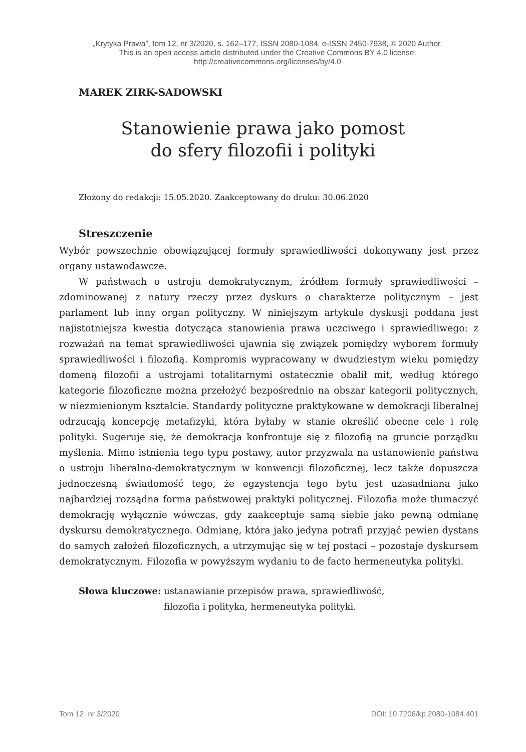„Krytyka Prawa”, tom 12, nr 3/2020, s. 162–177, ISSN 2080-1084, e-ISSN 2450-7938, © 2020 Author.
This is an open access article distributed under the Creative Commons BY 4.0 license:
http://creativecommons.org/licenses/by/4.0
MAREK ZIRK-SADOWSKI
Stanowienie prawa jako pomost
do sfery filozofii i polityki
Złożony do redakcji: 15.05.2020. Zaakceptowany do druku: 30.06.2020
Streszczenie
Wybór powszechnie obowiązującej formuły sprawiedliwości dokonywany jest przez organy ustawodawcze.
W państwach o ustroju demokratycznym, źródłem formuły sprawiedliwości – zdominowanej z natury rzeczy przez dyskurs o charakterze politycznym – jest parlament lub inny organ polityczny. W niniejszym artykule dyskusji poddana jest najistotniejsza kwestia dotycząca stanowienia prawa uczciwego i sprawiedliwego: z rozważań na temat sprawiedliwości ujawnia się związek pomiędzy wyborem formuły sprawiedliwości i filozofią. Kompromis wypracowany w dwudziestym wieku pomiędzy domeną filozofii a ustrojami totalitarnymi ostatecznie obalił mit, według którego kategorie filozoficzne można przełożyć bezpośrednio na obszar kategorii politycznych, w niezmienionym kształcie. Standardy polityczne praktykowane w demokracji liberalnej odrzucają koncepcję metafizyki, która byłaby w stanie określić obecne cele i rolę polityki. Sugeruje się, że demokracja konfrontuje się z filozofią na gruncie porządku myślenia. Mimo istnienia tego typu postawy, autor przyzwala na ustanowienie państwa o ustroju liberalno-demokratycznym w konwencji filozoficznej, lecz także dopuszcza jednoczesną świadomość tego, że egzystencja tego bytu jest uzasadniana jako najbardziej rozsądna forma państwowej praktyki politycznej. Filozofia może tłumaczyć demokrację wyłącznie wówczas, gdy zaakceptuje samą siebie jako pewną odmianę dyskursu demokratycznego. Odmianę, która jako jedyna potrafi przyjąć pewien dystans do samych założeń filozoficznych, a utrzymując się w tej postaci – pozostaje dyskursem demokratycznym. Filozofia w powyższym wydaniu to de facto hermeneutyka polityki.
Słowa kluczowe: ustanawianie przepisów prawa, sprawiedliwość,
filozofia i polityka, hermeneutyka polityki.
Tom 12, nr 3/2020 DOI: 10.7206/kp.2080-1084.401